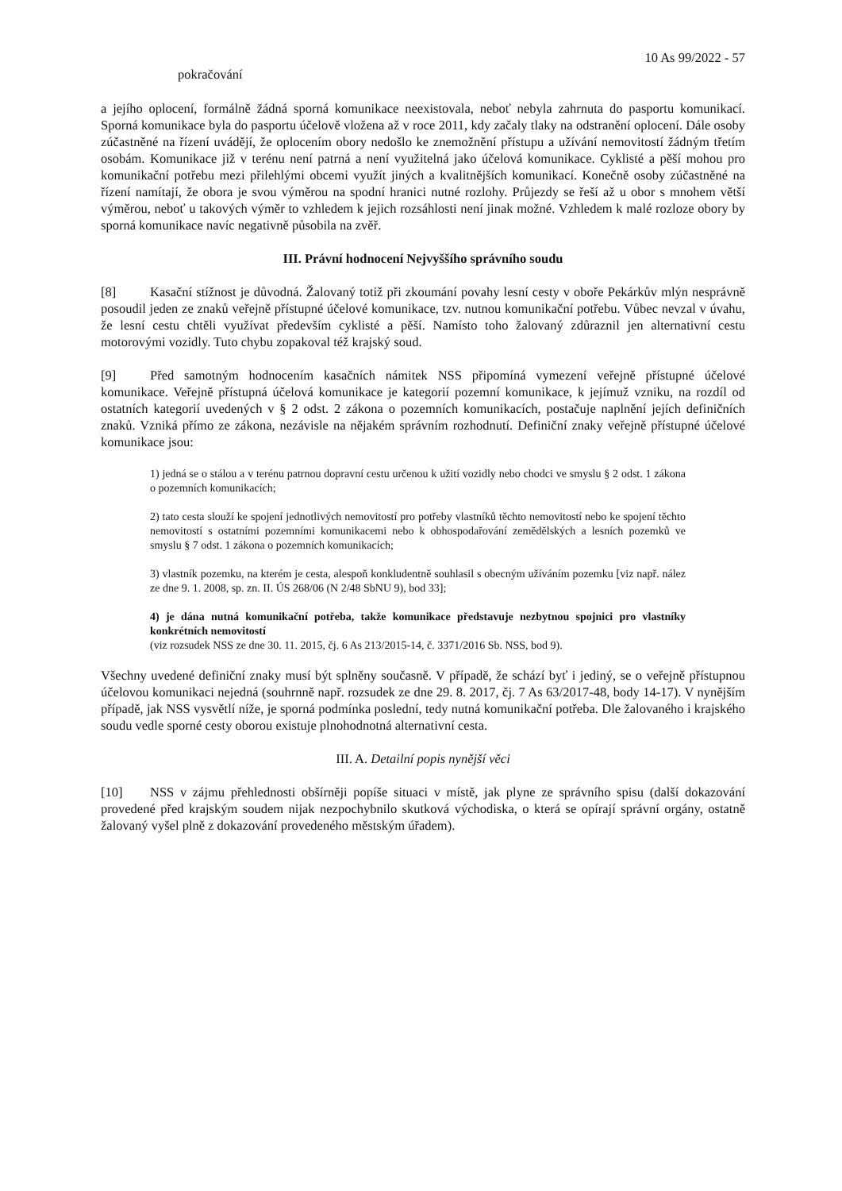10 As 99/2022 - 57
pokračování
a jejího oplocení, formálně žádná sporná komunikace neexistovala, neboť nebyla zahrnuta do pasportu komunikací. Sporná komunikace byla do pasportu účelově vložena až v roce 2011, kdy začaly tlaky na odstranění oplocení. Dále osoby zúčastněné na řízení uvádějí, že oplocením obory nedošlo ke znemožnění přístupu a užívání nemovitostí žádným třetím osobám. Komunikace již v terénu není patrná a není využitelná jako účelová komunikace. Cyklisté a pěší mohou pro komunikační potřebu mezi přilehlými obcemi využít jiných a kvalitnějších komunikací. Konečně osoby zúčastněné na řízení namítají, že obora je svou výměrou na spodní hranici nutné rozlohy. Průjezdy se řeší až u obor s mnohem větší výměrou, neboť u takových výměr to vzhledem k jejich rozsáhlosti není jinak možné. Vzhledem k malé rozloze obory by sporná komunikace navíc negativně působila na zvěř.
III. Právní hodnocení Nejvyššího správního soudu
[8] Kasační stížnost je důvodná. Žalovaný totiž při zkoumání povahy lesní cesty v oboře Pekárkův mlýn nesprávně posoudil jeden ze znaků veřejně přístupné účelové komunikace, tzv. nutnou komunikační potřebu. Vůbec nevzal v úvahu, že lesní cestu chtěli využívat především cyklisté a pěší. Namísto toho žalovaný zdůraznil jen alternativní cestu motorovými vozidly. Tuto chybu zopakoval též krajský soud.
[9] Před samotným hodnocením kasačních námitek NSS připomíná vymezení veřejně přístupné účelové komunikace. Veřejně přístupná účelová komunikace je kategorií pozemní komunikace, k jejímuž vzniku, na rozdíl od ostatních kategorií uvedených v § 2 odst. 2 zákona o pozemních komunikacích, postačuje naplnění jejích definičních znaků. Vzniká přímo ze zákona, nezávisle na nějakém správním rozhodnutí. Definiční znaky veřejně přístupné účelové komunikace jsou:
1) jedná se o stálou a v terénu patrnou dopravní cestu určenou k užití vozidly nebo chodci ve smyslu § 2 odst. 1 zákona o pozemních komunikacích;
2) tato cesta slouží ke spojení jednotlivých nemovitostí pro potřeby vlastníků těchto nemovitostí nebo ke spojení těchto nemovitostí s ostatními pozemními komunikacemi nebo k obhospodařování zemědělských a lesních pozemků ve smyslu § 7 odst. 1 zákona o pozemních komunikacích;
3) vlastník pozemku, na kterém je cesta, alespoň konkludentně souhlasil s obecným užíváním pozemku [viz např. nález ze dne 9. 1. 2008, sp. zn. II. ÚS 268/06 (N 2/48 SbNU 9), bod 33];
4) je dána nutná komunikační potřeba, takže komunikace představuje nezbytnou spojnici pro vlastníky konkrétních nemovitostí
(viz rozsudek NSS ze dne 30. 11. 2015, čj. 6 As 213/2015-14, č. 3371/2016 Sb. NSS, bod 9).
Všechny uvedené definiční znaky musí být splněny současně. V případě, že schází byť i jediný, se o veřejně přístupnou účelovou komunikaci nejedná (souhrnně např. rozsudek ze dne 29. 8. 2017, čj. 7 As 63/2017-48, body 14-17). V nynějším případě, jak NSS vysvětlí níže, je sporná podmínka poslední, tedy nutná komunikační potřeba. Dle žalovaného i krajského soudu vedle sporné cesty oborou existuje plnohodnotná alternativní cesta.
III. A. Detailní popis nynější věci
[10] NSS v zájmu přehlednosti obšírněji popíše situaci v místě, jak plyne ze správního spisu (další dokazování provedené před krajským soudem nijak nezpochybnilo skutková východiska, o která se opírají správní orgány, ostatně žalovaný vyšel plně z dokazování provedeného městským úřadem).